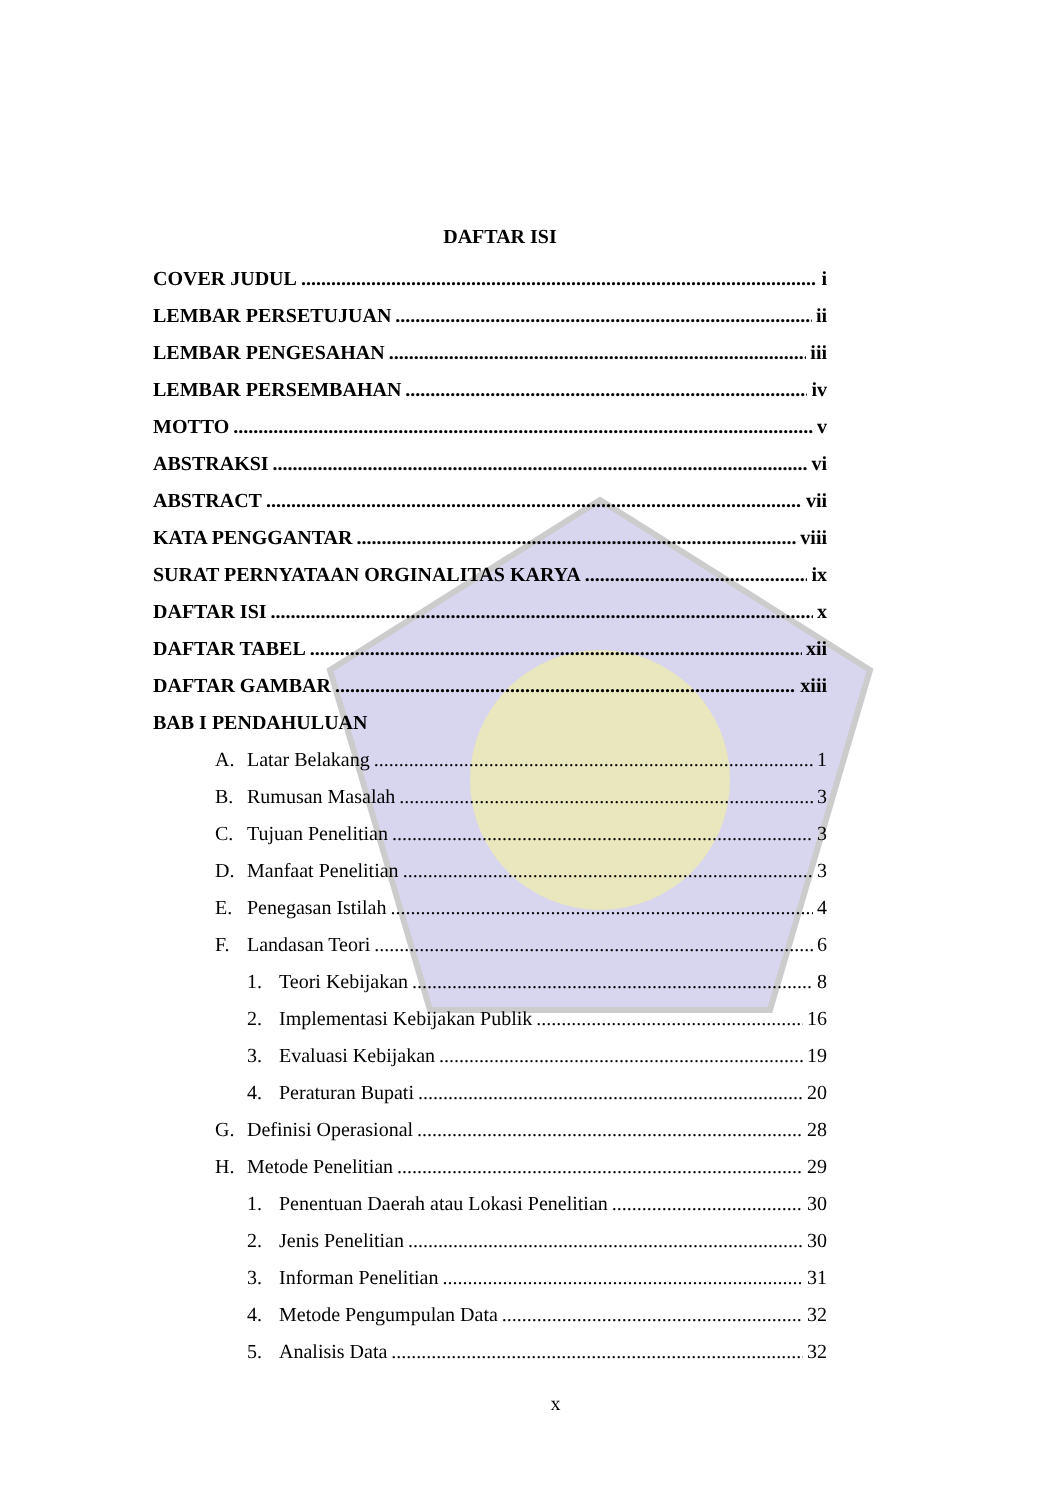DAFTAR ISI
COVER JUDUL i
LEMBAR PERSETUJUAN ii
LEMBAR PENGESAHAN iii
LEMBAR PERSEMBAHAN iv
MOTTO v
ABSTRAKSI vi
ABSTRACT vii
KATA PENGGANTAR viii
SURAT PERNYATAAN ORGINALITAS KARYA ix
DAFTAR ISI x
DAFTAR TABEL xii
DAFTAR GAMBAR xiii
BAB I PENDAHULUAN
A. Latar Belakang 1
B. Rumusan Masalah 3
C. Tujuan Penelitian 3
D. Manfaat Penelitian 3
E. Penegasan Istilah 4
F. Landasan Teori 6
1. Teori Kebijakan 8
2. Implementasi Kebijakan Publik 16
3. Evaluasi Kebijakan 19
4. Peraturan Bupati 20
G. Definisi Operasional 28
H. Metode Penelitian 29
1. Penentuan Daerah atau Lokasi Penelitian 30
2. Jenis Penelitian 30
3. Informan Penelitian 31
4. Metode Pengumpulan Data 32
5. Analisis Data 32
x